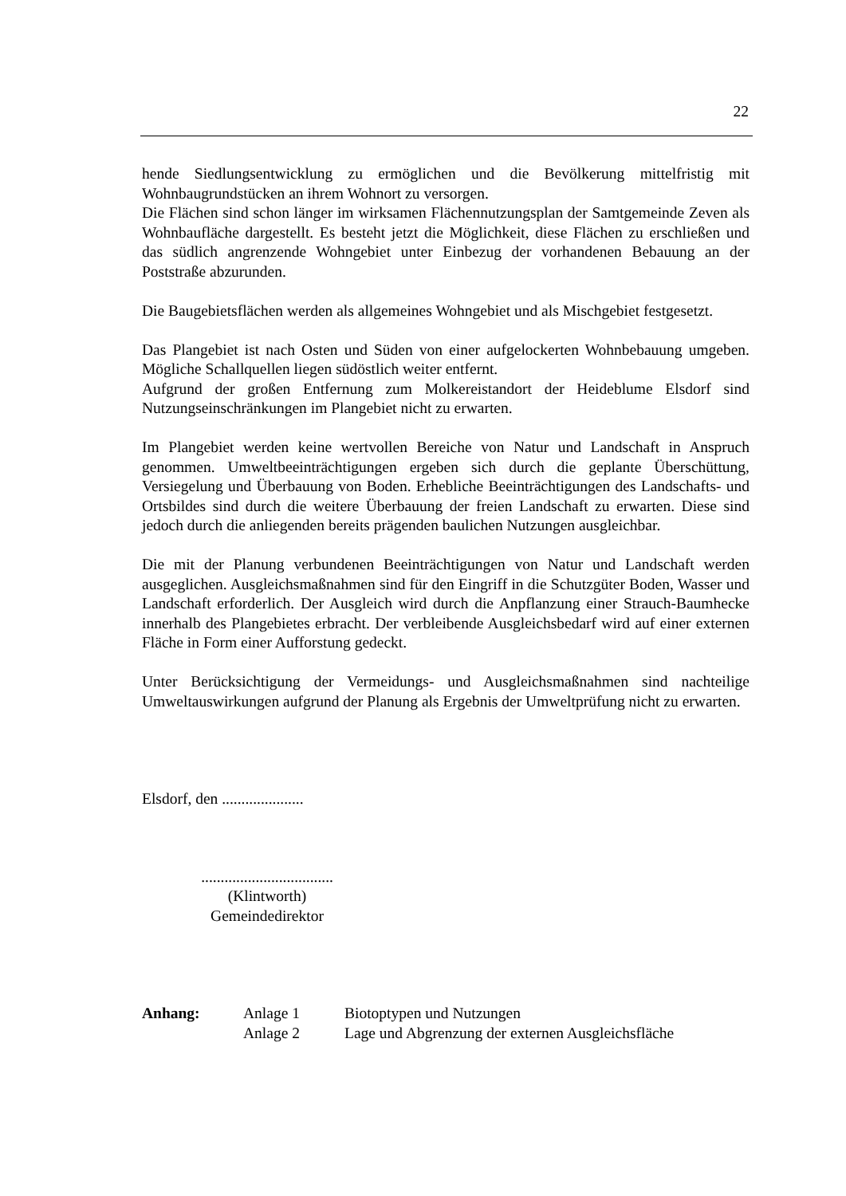22
hende Siedlungsentwicklung zu ermöglichen und die Bevölkerung mittelfristig mit Wohnbaugrundstücken an ihrem Wohnort zu versorgen.
Die Flächen sind schon länger im wirksamen Flächennutzungsplan der Samtgemeinde Zeven als Wohnbaufläche dargestellt. Es besteht jetzt die Möglichkeit, diese Flächen zu erschließen und das südlich angrenzende Wohngebiet unter Einbezug der vorhandenen Bebauung an der Poststraße abzurunden.
Die Baugebietsflächen werden als allgemeines Wohngebiet und als Mischgebiet festgesetzt.
Das Plangebiet ist nach Osten und Süden von einer aufgelockerten Wohnbebauung umgeben. Mögliche Schallquellen liegen südöstlich weiter entfernt.
Aufgrund der großen Entfernung zum Molkereistandort der Heideblume Elsdorf sind Nutzungseinschränkungen im Plangebiet nicht zu erwarten.
Im Plangebiet werden keine wertvollen Bereiche von Natur und Landschaft in Anspruch genommen. Umweltbeeinträchtigungen ergeben sich durch die geplante Überschüttung, Versiegelung und Überbauung von Boden. Erhebliche Beeinträchtigungen des Landschafts- und Ortsbildes sind durch die weitere Überbauung der freien Landschaft zu erwarten. Diese sind jedoch durch die anliegenden bereits prägenden baulichen Nutzungen ausgleichbar.
Die mit der Planung verbundenen Beeinträchtigungen von Natur und Landschaft werden ausgeglichen. Ausgleichsmaßnahmen sind für den Eingriff in die Schutzgüter Boden, Wasser und Landschaft erforderlich. Der Ausgleich wird durch die Anpflanzung einer Strauch-Baumhecke innerhalb des Plangebietes erbracht. Der verbleibende Ausgleichsbedarf wird auf einer externen Fläche in Form einer Aufforstung gedeckt.
Unter Berücksichtigung der Vermeidungs- und Ausgleichsmaßnahmen sind nachteilige Umweltauswirkungen aufgrund der Planung als Ergebnis der Umweltprüfung nicht zu erwarten.
Elsdorf, den .....................
..................................
(Klintworth)
Gemeindedirektor
| Anhang: | Anlage 1 | Biotoptypen und Nutzungen |
| | Anlage 2 | Lage und Abgrenzung der externen Ausgleichsfläche |